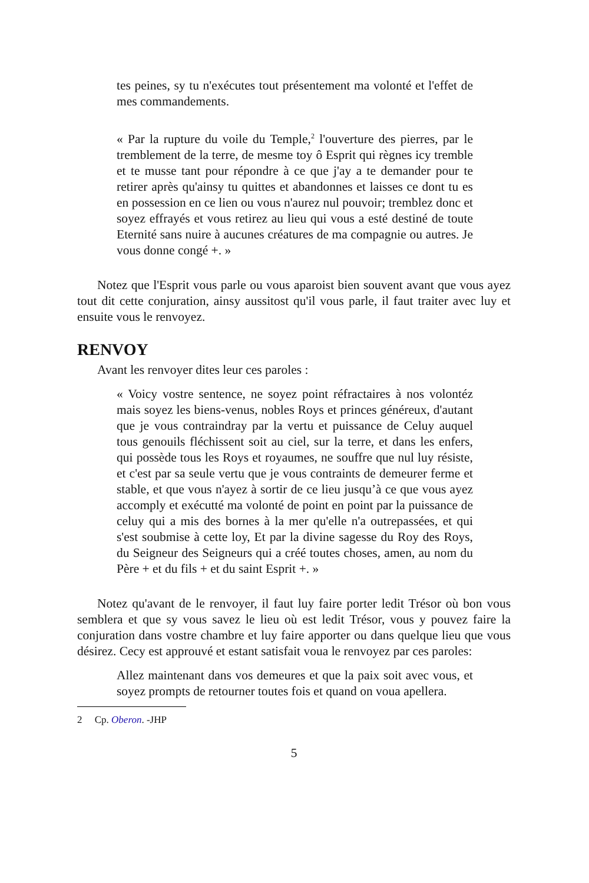tes peines, sy tu n'exécutes tout présentement ma volonté et l'effet de mes commandements.
« Par la rupture du voile du Temple,<sup>2</sup> l'ouverture des pierres, par le tremblement de la terre, de mesme toy ô Esprit qui règnes icy tremble et te musse tant pour répondre à ce que j'ay a te demander pour te retirer après qu'ainsy tu quittes et abandonnes et laisses ce dont tu es en possession en ce lien ou vous n'aurez nul pouvoir; tremblez donc et soyez effrayés et vous retirez au lieu qui vous a esté destiné de toute Eternité sans nuire à aucunes créatures de ma compagnie ou autres. Je vous donne congé +. »
Notez que l'Esprit vous parle ou vous aparoist bien souvent avant que vous ayez tout dit cette conjuration, ainsy aussitost qu'il vous parle, il faut traiter avec luy et ensuite vous le renvoyez.
RENVOY
Avant les renvoyer dites leur ces paroles :
« Voicy vostre sentence, ne soyez point réfractaires à nos volontéz mais soyez les biens-venus, nobles Roys et princes généreux, d'autant que je vous contraindray par la vertu et puissance de Celuy auquel tous genouils fléchissent soit au ciel, sur la terre, et dans les enfers, qui possède tous les Roys et royaumes, ne souffre que nul luy résiste, et c'est par sa seule vertu que je vous contraints de demeurer ferme et stable, et que vous n'ayez à sortir de ce lieu jusqu’à ce que vous ayez accomply et exécutté ma volonté de point en point par la puissance de celuy qui a mis des bornes à la mer qu'elle n'a outrepassées, et qui s'est soubmise à cette loy, Et par la divine sagesse du Roy des Roys, du Seigneur des Seigneurs qui a créé toutes choses, amen, au nom du Père + et du fils + et du saint Esprit +. »
Notez qu'avant de le renvoyer, il faut luy faire porter ledit Trésor où bon vous semblera et que sy vous savez le lieu où est ledit Trésor, vous y pouvez faire la conjuration dans vostre chambre et luy faire apporter ou dans quelque lieu que vous désirez. Cecy est approuvé et estant satisfait voua le renvoyez par ces paroles:
Allez maintenant dans vos demeures et que la paix soit avec vous, et soyez prompts de retourner toutes fois et quand on voua apellera.
2 Cp. Oberon. -JHP
5